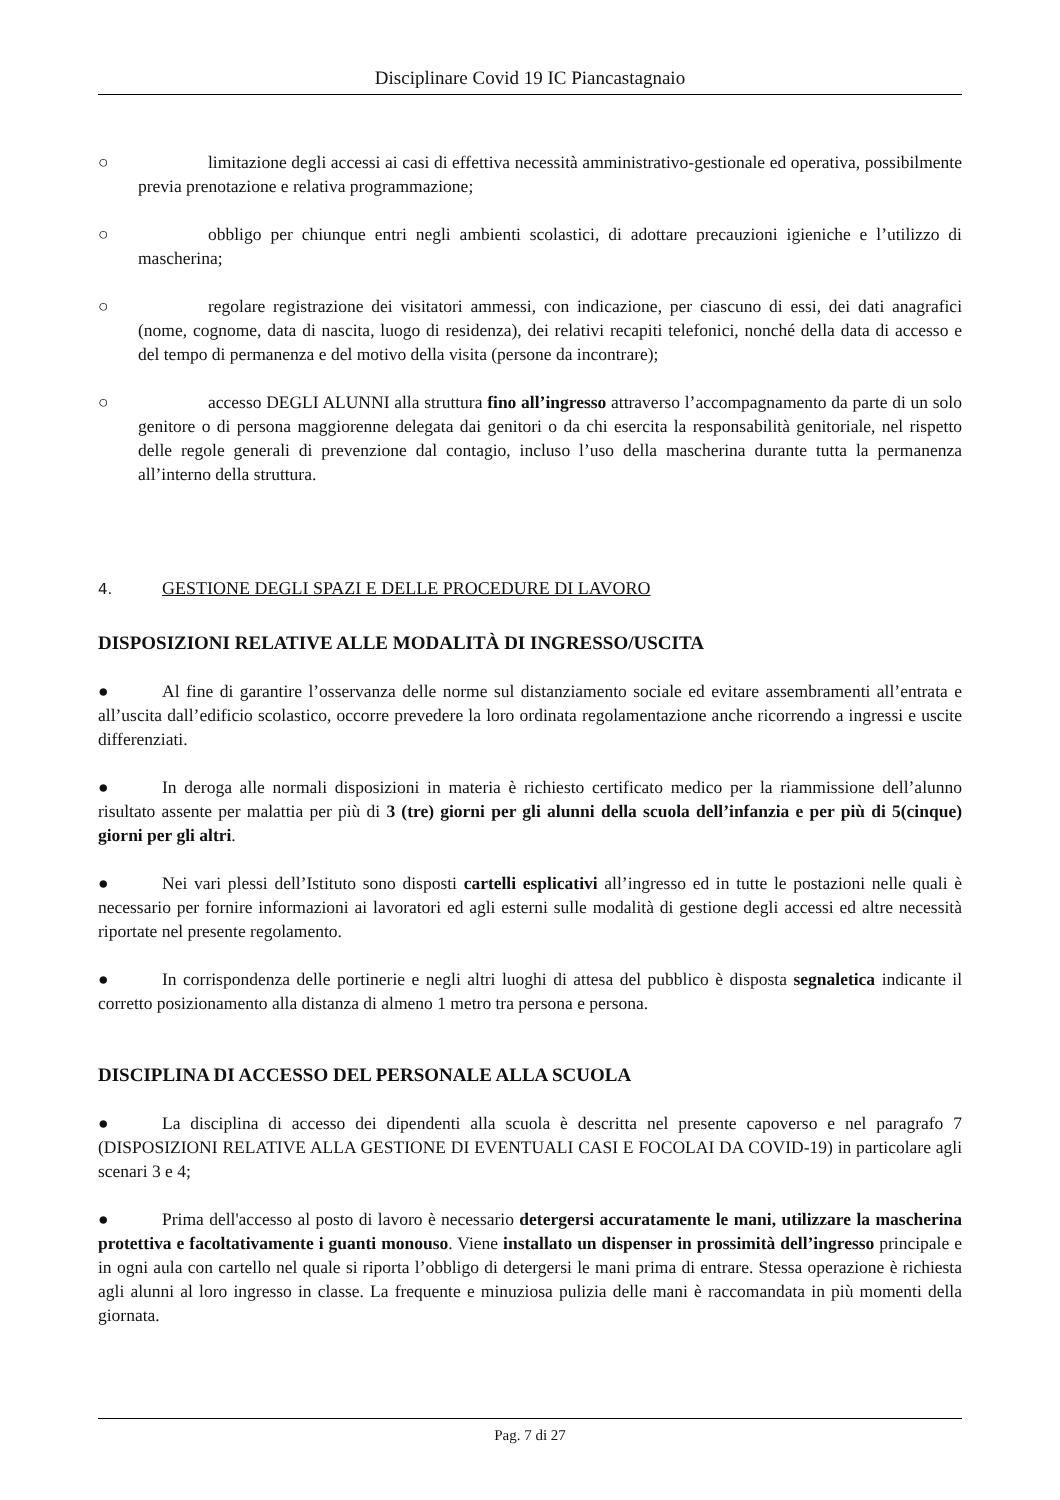Disciplinare Covid 19 IC Piancastagnaio
○ limitazione degli accessi ai casi di effettiva necessità amministrativo-gestionale ed operativa, possibilmente previa prenotazione e relativa programmazione;
○ obbligo per chiunque entri negli ambienti scolastici, di adottare precauzioni igieniche e l’utilizzo di mascherina;
○ regolare registrazione dei visitatori ammessi, con indicazione, per ciascuno di essi, dei dati anagrafici (nome, cognome, data di nascita, luogo di residenza), dei relativi recapiti telefonici, nonché della data di accesso e del tempo di permanenza e del motivo della visita (persone da incontrare);
○ accesso DEGLI ALUNNI alla struttura fino all’ingresso attraverso l’accompagnamento da parte di un solo genitore o di persona maggiorenne delegata dai genitori o da chi esercita la responsabilità genitoriale, nel rispetto delle regole generali di prevenzione dal contagio, incluso l’uso della mascherina durante tutta la permanenza all’interno della struttura.
4. GESTIONE DEGLI SPAZI E DELLE PROCEDURE DI LAVORO
DISPOSIZIONI RELATIVE ALLE MODALITÀ DI INGRESSO/USCITA
● Al fine di garantire l’osservanza delle norme sul distanziamento sociale ed evitare assembramenti all’entrata e all’uscita dall’edificio scolastico, occorre prevedere la loro ordinata regolamentazione anche ricorrendo a ingressi e uscite differenziati.
● In deroga alle normali disposizioni in materia è richiesto certificato medico per la riammissione dell’alunno risultato assente per malattia per più di 3 (tre) giorni per gli alunni della scuola dell’infanzia e per più di 5(cinque) giorni per gli altri.
● Nei vari plessi dell’Istituto sono disposti cartelli esplicativi all’ingresso ed in tutte le postazioni nelle quali è necessario per fornire informazioni ai lavoratori ed agli esterni sulle modalità di gestione degli accessi ed altre necessità riportate nel presente regolamento.
● In corrispondenza delle portinerie e negli altri luoghi di attesa del pubblico è disposta segnaletica indicante il corretto posizionamento alla distanza di almeno 1 metro tra persona e persona.
DISCIPLINA DI ACCESSO DEL PERSONALE ALLA SCUOLA
● La disciplina di accesso dei dipendenti alla scuola è descritta nel presente capoverso e nel paragrafo 7 (DISPOSIZIONI RELATIVE ALLA GESTIONE DI EVENTUALI CASI E FOCOLAI DA COVID-19) in particolare agli scenari 3 e 4;
● Prima dell'accesso al posto di lavoro è necessario detergersi accuratamente le mani, utilizzare la mascherina protettiva e facoltativamente i guanti monouso. Viene installato un dispenser in prossimità dell’ingresso principale e in ogni aula con cartello nel quale si riporta l’obbligo di detergersi le mani prima di entrare. Stessa operazione è richiesta agli alunni al loro ingresso in classe. La frequente e minuziosa pulizia delle mani è raccomandata in più momenti della giornata.
Pag. 7 di 27